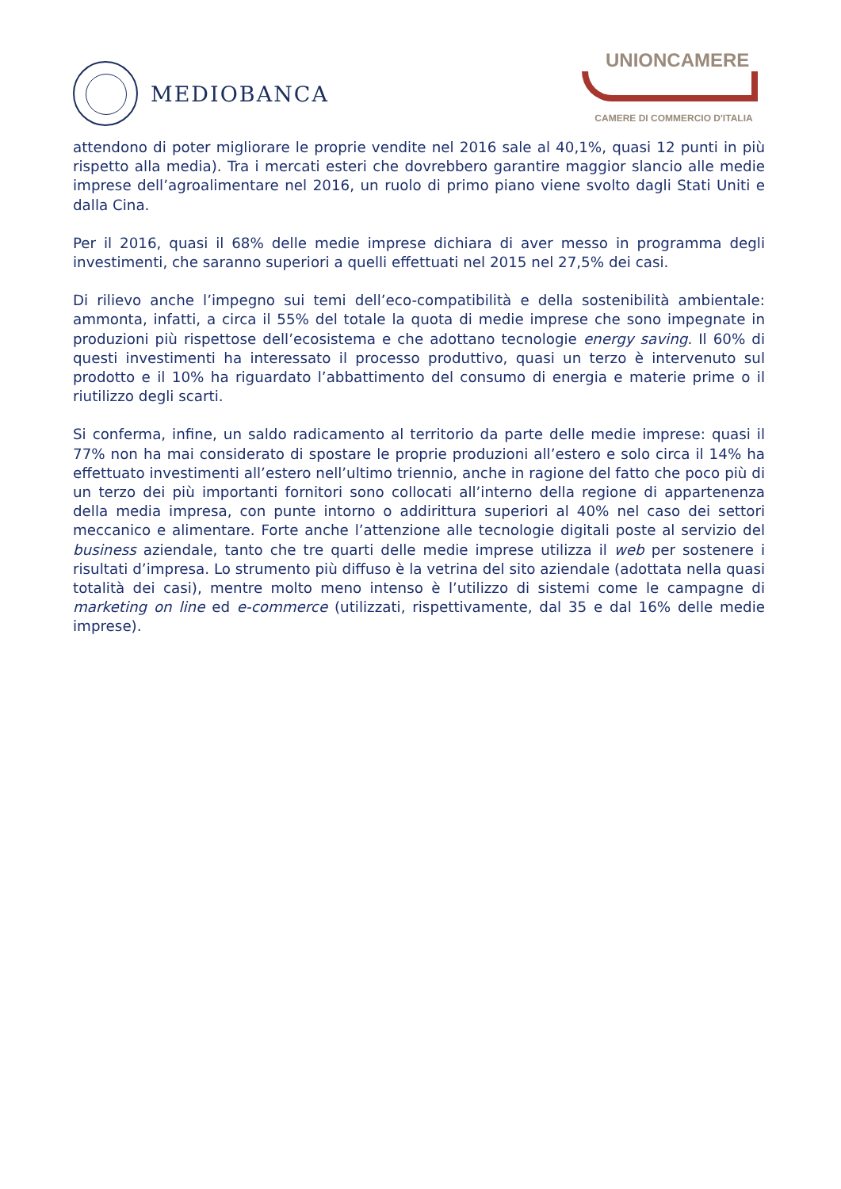MEDIOBANCA UNIONCAMERE
CAMERE DI COMMERCIO D'ITALIA
attendono di poter migliorare le proprie vendite nel 2016 sale al 40,1%, quasi 12 punti in più rispetto alla media). Tra i mercati esteri che dovrebbero garantire maggior slancio alle medie imprese dell’agroalimentare nel 2016, un ruolo di primo piano viene svolto dagli Stati Uniti e dalla Cina.
Per il 2016, quasi il 68% delle medie imprese dichiara di aver messo in programma degli investimenti, che saranno superiori a quelli effettuati nel 2015 nel 27,5% dei casi.
Di rilievo anche l’impegno sui temi dell’eco-compatibilità e della sostenibilità ambientale: ammonta, infatti, a circa il 55% del totale la quota di medie imprese che sono impegnate in produzioni più rispettose dell’ecosistema e che adottano tecnologie energy saving. Il 60% di questi investimenti ha interessato il processo produttivo, quasi un terzo è intervenuto sul prodotto e il 10% ha riguardato l’abbattimento del consumo di energia e materie prime o il riutilizzo degli scarti.
Si conferma, infine, un saldo radicamento al territorio da parte delle medie imprese: quasi il 77% non ha mai considerato di spostare le proprie produzioni all’estero e solo circa il 14% ha effettuato investimenti all’estero nell’ultimo triennio, anche in ragione del fatto che poco più di un terzo dei più importanti fornitori sono collocati all’interno della regione di appartenenza della media impresa, con punte intorno o addirittura superiori al 40% nel caso dei settori meccanico e alimentare. Forte anche l’attenzione alle tecnologie digitali poste al servizio del business aziendale, tanto che tre quarti delle medie imprese utilizza il web per sostenere i risultati d’impresa. Lo strumento più diffuso è la vetrina del sito aziendale (adottata nella quasi totalità dei casi), mentre molto meno intenso è l’utilizzo di sistemi come le campagne di marketing on line ed e-commerce (utilizzati, rispettivamente, dal 35 e dal 16% delle medie imprese).